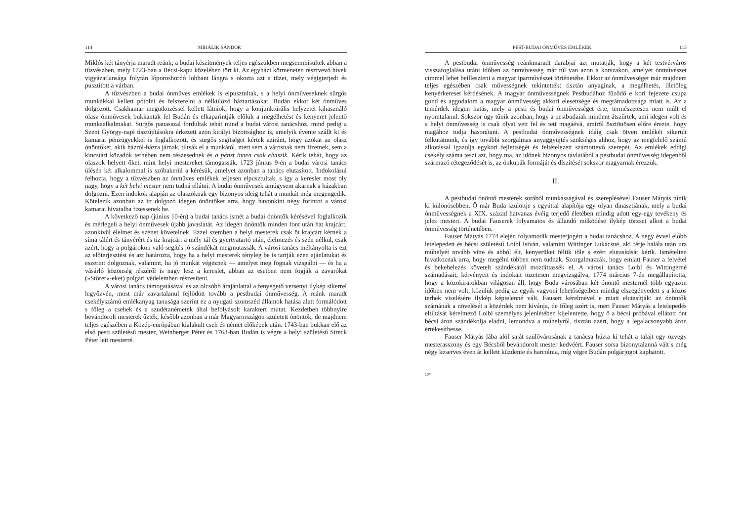114 MIHÁLIK SÁNDOR
Miklós két tányérja maradt reánk; a budai készítmények teljes egészükben megsemmisültek abban a tűzvészben, mely 1723-ban a Bécsi-kapu közelében tört ki. Az egyházi körmeneten résztvevő hívek vigyázatlansága folytán lőporoshordó lobbant lángra s okozta azt a tüzet, mely végigterjedt és pusztított a várban.
A tűzvészben a budai ónműves emlékek is elpusztultak, s a helyi ónműveseknek sürgős munkákkal kellett pótolni és felszerelni a nélkülöző háztartásokat. Budán ekkor két ónműves dolgozott. Csakhamar megütközéssel kellett látniok, hogy a konjunktúrális helyzetet kihasználó olasz ónművesek bukkantak fel Budán és elkaparintják előlük a megélhetést és kenyeret jelentő munkaalkalmakat. Sürgős panasszal fordultak tehát mind a budai városi tanácshoz, mind pedig a Szent György-napi tisztújításokra érkezett azon királyi bizottsághoz is, amelyik évente szállt ki és kamarai pénzügyekkel is foglalkozott, és sürgős segítséget kértek aziránt, hogy azokat az olasz ónöntőket, akik házról-házra járnak, tiltsák el a munkától, mert sem a városnak nem fizetnek, sem a kincstári közadók terhében nem részesednek és a pénzt innen csak elviszik. Kérik tehát, hogy az olaszok helyett őket, mint helyi mestereket támogassák. 1723 június 9-én a budai városi tanács ülésén két alkalommal is szóbakerül a kérésük, amelyet azonban a tanács elutasított. Indokolásul felhozta, hogy a tűzvészben az ónműves emlékek teljesen elpusztultak, s így a kereslet most oly nagy, hogy a két helyi mester nem tudná ellátni. A budai ónművesek amúgysem akarnak a házakban dolgozni. Ezen indokok alapján az olaszoknak egy bizonyos ideig tehát a munkát még megengedik. Kötelezik azonban az itt dolgozó idegen ónöntőket arra, hogy havonkint négy forintot a városi kamarai hivatalba fizessenek be.
A következő nap (június 10-én) a budai tanács ismét a budai ónöntők kérésével foglalkozik és mérlegeli a helyi ónművesek újabb javaslatát. Az idegen ónöntők minden font után hat krajcárt, azonkívül élelmet és szenet követelnek. Ezzel szemben a helyi mesterek csak öt krajcárt kérnek a síma tálért és tányérért és tíz krajcárt a mély tál és gyertyatartó után, élelmezés és szén nélkül, csak azért, hogy a polgárokon való segítés jó szándékát megmutassák. A városi tanács méltányolta is ezt az előterjesztést és azt határozta, hogy ha a helyi mesterek tényleg be is tartják ezen ajánlatukat és eszerint dolgoznak, valamint, ha jó munkát végeznek — amelyet meg fognak vizsgálni — és ha a vásárló közönség részéről is nagy lesz a kereslet, abban az esetben nem fogják a zavarókat (»Störer«-eket) polgári védelemben részesíteni.
A városi tanács támogatásával és az olcsóbb árajánlattal a fenyegető versenyt ilykép sikerrel legyőzvén, most már zavartalanul fejlődött tovább a pestbudai ónművesség. A reánk maradt csekélyszámú emlékanyag tanusága szerint ez a nyugati szomszéd államok hatása alatt formálódott s főleg a csehek és a szudétanémetek által befolyásolt karaktert mutat. Kezdetben többnyire bevándorolt mesterek űzték, később azonban a már Magyarországon született ónöntők, de majdnem teljes egészében a Közép-európában kialakult cseh és német előképek után. 1743-ban bukkan elő az első pesti születésű mester, Weinberger Péter és 1763-ban Budán is végre a helyi születésű Streck Péter lett mesterré.
PEST-BUDAI ÓNMŰVES EMLÉKEK 115
A pestbudai ónművesség reánkmaradt darabjai azt mutatják, hogy a két testvérváros visszafoglalása utáni időben az ónművesség már túl van azon a korszakon, amelyet ónművészet címmel lehet beilleszteni a magyar iparművészet történetébe. Ekkor az ónművességet már majdnem teljes egészében csak művességnek tekintették: tisztán anyaginak, a megélhetés, illetőleg kenyérkereset kérdésének. A magyar ónművességnek Pestbudához fűződő e kori fejezete csupa gond és aggodalom a magyar ónművesség akkori elesettsége és megtámadottsága miatt is. Az a temérdek idegen hatás, mely a pesti és budai ónművességet érte, természetesen nem múlt el nyomtalanul. Sokszor úgy tűnik azonban, hogy a pestbudaiak mindent átszűrtek, ami idegen volt és a helyi ónművesség is csak olyat vett fel és tett magáévá, amiről ösztönösen előre érezte, hogy magához tudja hasonítani. A pestbudai ónművességnek idáig csak ötven emlékét sikerült felkutatnunk, és így további szorgalmas anyaggyüjtés szükséges ahhoz, hogy az megfelelő számú alkotással igazolja egykori fejlettségét és feltételezett számottevő szerepét. Az emlékek eddigi csekély száma teszi azt, hogy ma, az időnek bizonyos távlatából a pestbudai ónművesség idegenből származó rétegeződését is, az ónkupák formáját és díszítését sokszor magyarnak érezzük.
II.
A pestbudai ónöntő mesterek sorából munkásságával és szereplésével Fauser Mátyás tűnik ki különösebben. Ő már Buda szülöttje s egyúttal alapítója egy olyan dinasztiának, mely a budai ónművességnek a XIX. század hatvanas évéig terjedő életében mindig adott egy-egy tevékeny és jeles mestert. A budai Fauserek folyamatos és állandó működése ilykép törzset alkot a budai ónművesség történetében.
Fauser Mátyás 1774 elején folyamodik mesterjogért a budai tanácshoz. A négy évvel előbb letelepedett és bécsi születésű Loibl István, valamint Wittinger Lukácsné, aki férje halála után ura műhelyét tovább vitte és abból élt, kenyerüket féltik tőle s ezért elutasítását kérik. Ismételten hivatkoznak arra, hogy megélni többen nem tudnak. Szorgalmazzák, hogy emiatt Fauser a felvétel és bekebelezés követelt szándékától mozdíttassék el. A városi tanács Loibl és Wittingerné számadásait, kérvényeit és indokait tüzetesen megvizsgálva, 1774 március 7-én megállapította, hogy a közokiratokban világosan áll, hogy Buda városában két ónöntő mesternél több egyazon időben nem volt, közülük pedig az egyik vagyoni lehetőségeiben mindig elszegényedett s a közös terhek viselésére ilykép képtelenné vált. Fausert kérelmével e miatt elutasítják: az ónöntők számának a növelését a közérdek nem kívánja, de főleg azért is, mert Fauser Mátyás a letelepedés eltiltását kérelmező Loibl személyes jelenlétében kijelentette, hogy ő a bécsi próbával ellátott ónt bécsi áron szándékolja eladni, lemondva a műhelyről, tisztán azért, hogy a legalacsonyabb áron értékesíthesse.
Fauser Mátyás lába alól saját szülővárosának a tanácsa húzta ki tehát a talajt egy özvegy mesterasszony és egy Bécsből bevándorolt mester kedvéért. Fauser sorsa bizonytalanná vált s még négy keserves éven át kellett küzdenie és harcolnia, míg végre Budán polgárjogot kaphatott.
10*